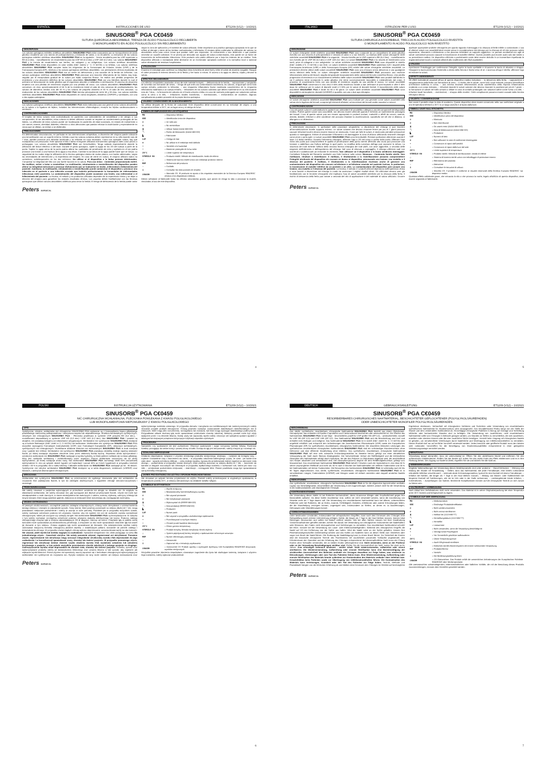ESPAÑOL INSTRUCCIONES DE USO ET1209 (V12) – 10/2021
SINUSORB<sup>®</sup> PGA C€0459
SUTURA QUIRÚRGICA ABSORBIBLE, TRENZA DE ÁCIDO POLIGLICÓLICO RECUBIERTA
O MONOFILAMENTO EN ÁCIDO POLIGLICÓLICO SIN RECUBRIMIENTO
DESCRIPCIÓN
Las suturas quirúrgicas estériles sintéticas absorbibles SINUSORB® PGA están compuestas por un homopolímero de ácido glicólico recubierto por una mezcla de policaprolactona y estearato de calcio, o no recubierto. La estructura de las suturas quirúrgicas estériles sintéticas absorbibles SINUSORB® PGA es la siguiente: - trenza recubierta para las USP superiores a 8/0 (0,4 dec), - monofilamento sin recubrimiento para las USP 9/0 (0,3 dec) y USP 10/0 (0,2 dec). Las suturas SINUSORB® PGA y la mezcla de recubrimiento son inertes, sin colágeno y no antigénicas. Las suturas sintéticas absorbibles SINUSORB® PGA están disponibles en color violeta (D&C violeta n.° 2, CI 60725) o no teñidas. Las suturas sintéticas absorbibles SINUSORB® PGA cumplen todas las exigencias de la Farmacopea de Estados Unidos (USP) y de la Farmacopea Europea (EP), relativas a las suturas quirúrgicas sintéticas absorbibles. Las prestaciones clínicas esperadas de las suturas absorbibles SINUSORB® PGA son un cierre sin dehiscencia y una curación de la herida sin infección. Las suturas quirúrgicas sintéticas absorbibles SINUSORB® PGA provocan una reacción inflamatoria de los tejidos muy baja, seguida por el encapsulado gradual de la sutura por tejido conjuntivo fibroso. Se realiza una pérdida progresiva de resistencia y una absorción definitiva de las suturas absorbibles SINUSORB® PGA por una hidrólisis durante la cual el polímero se descompone en ácido glicólico que el organismo absorbe y metaboliza a continuación. El proceso de absorción empieza con una pérdida de resistencia seguida por una pérdida de masa. Las suturas absorbibles SINUSORB® PGA conservan «in vivo» aproximadamente el 65 % de la resistencia inicial al cabo de dos semanas de postimplantación, las suturas de diámetros medios más del 40 % y las suturas de pequeño diámetro el 30 % al cabo de tres semanas. La reabsorción de las suturas absorbibles SINUSORB® PGA termina principalmente entre 60 y 90 días. Las suturas estériles sintéticas absorbibles SINUSORB® PGA están disponibles en varias longitudes, diámetros (USP/EP) y cantidades, con una o dos agujas quirúrgicas.
INDICACIONES
Las suturas quirúrgicas sintéticas absorbibles SINUSORB® PGA están indicadas para uso general como suturas absorbibles en la sutura o la ligadura de tejidos, incluidas las intervenciones oftalmológicas, excepto los tejidos cardiovasculares o nerviosos.
CONTRAINDICACIONES
El empleo de estas suturas está contraindicado en pacientes con antecedentes de sensibilidad o de alergia a sus componentes. Al ser absorbibles, estas suturas no deben utilizarse cuando se requiere un mantenimiento prolongado de los tejidos. La utilización de estas suturas puede ser inadecuada en pacientes de edad avanzada, en estado de malnutrición o con cáncer, anemia, obesidad, diabetes, infección u otras afecciones que puedan retrasar la cicatrización y especialmente en zonas que se dilatan, se estiran o se distienden.
PRECAUCIONES
En determinadas circunstancias, en particular en las intervenciones ortopédicas, a discreción del cirujano puede colocarse una inmovilización con un soporte externo. Debido a que las suturas cutáneas deben mantenerse en su sitio durante más de 7 días, pueden provocar una irritación localizada y se retirarán en caso necesario. Como con cualquier sutura, hay que manipularlas con precaución. Evite aplastar el hilo o dañar el engaste utilizando instrumentos quirúrgicos tales como pinzas o portaagujas. Las suturas absorbibles SINUSORB® PGA son termofusibles. Tenga cuidado especialmente durante la utilización del bisturí eléctrico o del láser. Durante el gesto quirúrgico, sujete la aguja en los 2/3 del cuerpo a partir de la punta. Sujetar la aguja cerca de la punta podría alterar las cualidades de penetración de esta y sujetarla en el ojo podría provocar una torsión o una fractura de la aguja a esa altura. Cambiar la curvatura de la aguja puede hacer que se rompa. La seguridad de los nudos exige la utilización de la técnica quirúrgica clásica de nudos planos, con bucles adicionales, según las necesidades de intervención y la experiencia del cirujano. En caso de cierre en sutura, el cirujano utilizará nudos no correderos, autobloqueantes en los dos extremos. No utilizar si el dispositivo o la bolsa parecen deteriorados. Comprobar la integridad del hilo con una fuerte tracción en la sutura. Para uso único - Contenido proporcionado estéril. No reutilizar, volver a tratar o reesterilizar. La reutilización, retratamiento o reesterilización del dispositivo pueden alterar su integridad estructural y provocar disfunciones que se traducirían en lesión, enfermedad o fallecimiento del paciente. Asimismo, la reutilización, retratamiento o reesterilización puede contaminar el dispositivo y provocar una infección en el paciente o una infección cruzada que incluiría particularmente la transmisión de enfermedades infecciosas entre pacientes. La contaminación del dispositivo puede ocasionar una lesión, una enfermedad o el fallecimiento del paciente. La técnica, el método y los productos utilizados dependen de la experiencia clínica y se dejan a elección del cirujano para garantizar los mejores resultados clínicos. Los usuarios deben familiarizarse con las técnicas quirúrgicas que utilizan suturas absorbibles sintéticas para cerrar la herida. El riesgo de dehiscencia de la herida puede variar según la zona de aplicación y el material de sutura utilizado. Debe respetarse una práctica quirúrgica apropiada en lo que se refiere al drenaje y cierre de las heridas contaminadas o infectadas. El cirujano debe contemplar la utilización de suturas no absorbibles extra para cerrar zonas que puedan sufrir una expansión, un estiramiento o una distensión o que puedan necesitar un soporte adicional. Si se pincha por descuido con agujas de sutura contaminadas, esto puede ser un factor de transmisión de enfermedades infecciosas. Este producto sólo podrá utilizarse por o bajo las órdenes de un médico. Todo dispositivo utilizado o manipulado debe destruirse en un incinerador apropiado conforme a la normativa local o nacional sobre eliminación de residuos hospitalarios.
UTILIZACIÓN
Examine el embalaje para confirmar su integridad. Abra la bolsita de abre fácil y retire el sobre de aluminio rasgable. Rasgue el sobre pinzando el extremo derecho de la flecha y tire hacia sí mismo. El acceso a la aguja es directo, cójala y devane la sutura.
EFECTOS SECUNDARIOS
Los efectos secundarios asociados al uso de este material incluyen: – dehiscencia de la herida, – supuraciones y sangrados de la herida con formación de senos, – riesgo de que ante una contaminación bacteriana, las suturas, al igual que como todo cuerpo extraño, potencien la infección, – una respuesta inflamatoria tisular moderada característica de la respuesta inflamatoria moderada a un cuerpo extraño, – irritaciones en las suturas cutáneas que deben mantenerse en su sitio durante más de 7 días, – la formación de cálculos en el tracto urinario o biliar, en caso de contacto prolongado con soluciones salinas como la orina o la bilis, – irritaciones locales transitorias, – eventraciones, – estiramientos de cicatrices. Algunas complicaciones pueden proceder de la propia técnica quirúrgica.
VALIDEZ / CONDICIONES DE ALMACENAMIENTO
No utilizar después de la fecha de caducidad. Este dispositivo debe conservarse en su embalaje de origen, a una temperatura inferior a 25°C, en un lugar seco y al abrigo de la luz.
SÍMBOLOS EMPLEADOS EN LAS ETIQUETAS
| MD | = Dispositivo Médico |
| UDI | = Identificador único de dispositivo |
| ⊘ | = Un solo uso |
| ⊘ | = No reesterilizar |
| ⧗ | = Utilizar hasta( AAAA-MM-DD) |
| 〽 | = Fecha de fabricación (AAAA-MM-DD) |
| ▙ | = Fabricante |
| LOT | = Código de lote |
| ⊗ | = No utilizar si el embalaje está dañado |
| ☂ | = Sensible a la humedad |
| ☀ | = Mantener protegido de la luz solar |
| 25°C | = Límite superior de temperatura |
| STERILE EO | = Producto estéril. Método de esterilización: óxido de etileno |
| ◯ | = Sistema de barrera estéril único con embalaje protector interior |
| REF | = Referencia del producto |
| ⚠ | = Cuidado |
| i | = Consultar las instrucciones de empleo |
| C€0459 | = Marcado CE. El producto se ajusta a los requisitos esenciales de la Directiva Europea 93/42/EEC relativa a los dispositivos médicos. |
Deben señalarse al fabricante todos los efectos secundarios graves, que ponen en riesgo la vida o provocan la muerte, vinculados al uso de este dispositivo.
Peters SURGICAL
4
ITALIANO ISTRUZIONI PER L'USO ET1209 (V12) – 10/2021
SINUSORB<sup>®</sup> PGA C€0459
SUTURA CHIRURGICA ASSORBIBILE, TRECCIA IN ACIDO POLIGLICOLICO RIVESTITA
O MONOFILAMENTO IN ACIDO POLIGLICOLICO NON RIVESTITO
DESCRIZIONE
Le suture chirurgiche sterili sintetiche assorbibili SINUSORB® PGA sono composte da un omopolimero di acido glicolico rivestito con una miscela di policaprolattone e stearato di calcio o o non rivestito. La struttura delle suture chirurgiche sterili sintetiche assorbibili SINUSORB® PGA è la seguente: - treccia rivestita per le USP superiori a 8/0 (0,4 Dec), - monofilamento non rivestito per le USP 9/0 (0,3 dec) e USP 10/0 (0,2 dec). Le suture SINUSORB® PGA e la miscela di rivestimento sono inerti, prive di collagene e non antigeniche. Le suture sintetiche assorbibili SINUSORB® PGA sono disponibili in violetto (D&C violetto n°2, CI 60725) o non tinte. Le suture sintetiche assorbibili SINUSORB® PGA soddisfano tutti i requisiti della Farmacopea Americana (USP) e della Farmacopea Europea (EP) relativi alle suture chirurgiche sintetiche assorbibili. Le prestazioni cliniche attese dalle suture assorbibili SINUSORB® PGA sono una chiusura senza deiscenza e una guarigione senza infezioni della ferita. Le suture chirurgiche sintetiche assorbibili SINUSORB® PGA provocano una reazione infiammatoria minima dei tessuti, seguita dal graduale incapsulamento della sutura dal tessuto connettivo fibroso. Una perdita progressiva di resistenza e un riassorbimento definitivo delle suture assorbibili SINUSORB® PGA sono prodotti dall'idrolisi in cui il polimero viene scomposto in acido glicolico che viene successivamente riassorbito e metabolizzato dal corpo. Il processo di assorbimento inizia con una perdita di resistenza seguita da una perdita di massa. Le suture assorbibili SINUSORB® PGA conservano in vivo circa il 65% della resistenza iniziale a due settimane di post-impianto e oltre il 40% dopo tre settimane per le suture di diametri medi e il 30% per le suture di diametri limitati. Il riassorbimento delle suture assorbibili SINUSORB® PGA è totale tra 60 e 90 giorni. Le suture sterili sintetiche assorbibili SINUSORB® PGA sono disponibili in più lunghezze, diametri (USP/EP) e quantità, con uno o due ago chirurgico.
INDICAZIONI
Le suture chirurgiche sintetiche assorbibili SINUSORB® PGA sono indicate per uso generale come suture assorbibili nella sutura e/o la legatura dei tessuti, compresi gli interventi oftalmici, ad eccezione dei tessuti cardio-vascolari o nervosi.
CONTROINDICAZIONI
L'uso di queste suture è controindicato in pazienti con antecedenti di sensibilità o allergia a uno dei componenti del dispositivo medico. Poiché queste suture sono assorbibili, non devono essere utilizzate quando è richiesto un mantenimento prolungato dei tessuti. L'uso di queste suture può non essere appropriato in pazienti anziani, malnutriti o affetti da cancro, anemia, obesità, diabete, infezioni o altre condizioni che possono ritardare la cicatrizzazione, soprattutto nei siti che si dilatano, si allungano o si distendono.
PRECAUZIONI
In determinate circostanze, in particolare nelle procedure ortopediche, a discrezione del chirurgo si può ricorrere all'immobilizzazione tramite supporto esterno. Le suture cutanee che devono rimanere ferme per più di 7 giorni possono causare irritazioni locali e devono essere rimosse se necessario. Come per tutte le suture, è necessario prendere precauzioni quando si maneggiano. Evitare di schiacciare il filamento o di danneggiare la zona di attacco utilizzando strumenti chirurgici come pinze o porta aghi. Le suture assorbibili SINUSORB® PGA sono termofusibili. Prestare particolare attenzione usando il laser o il bisturi elettrico. Durante l'intervento chirurgico, afferrare l'ago a 2/3 del corpo a partire dalla punta. Afferrare l'ago vicino alla punta può compromettere le qualità di penetrazione della punta mentre afferrarlo alla cruna può provocare una torsione o addirittura una frattura dell'ago in quel punto. La modifica della curvatura dell'ago può causarne la rottura. La sicurezza dei nodi richiede l'utilizzo della classica tecnica chirurgica dei nodi piatti, con anse aggiuntive, a seconda delle esigenze dell'intervento e dell'esperienza del chirurgo. Nel caso di chiusura a sopraggitto, il chirurgo utilizzerà nodi non scorrevoli e autobloccanti ad entrambe le estremità. Non utilizzare se il dispositivo o la busta sembrano danneggiati. Controllare l'integrità del filamento mediante una forte trazione sulla sutura. Monouso - Contenuto fornito sterile. Non riutilizzare, ritrattare o risterilizzare. Il riutilizzo, il ritrattamento o la risterilizzazione possono compromettere l'integrità strutturale del dispositivo e/o causare un danno al dispositivo, provocando una lesione, una malattia o il decesso del paziente. Il riutilizzo, il ritrattamento o la risterilizzazione rischiano anche di generare una contaminazione del dispositivo e/o causare un'infezione o un'infezione crociata nel paziente inclusa, in particolare, la trasmissione di malattie infettive da un paziente a un altro. La contaminazione del dispositivo può causare una lesione, una malattia o il decesso del paziente. La tecnica, il metodo e i prodotti utilizzati dipendono dall'esperienza clinica e sono lasciati a discrezione del chirurgo in modo da assicurare i migliori risultati clinici. Gli utilizzatori devono aver già familiarizzato con le tecniche chirurgiche che implicano l'uso di suture assorbibili sintetiche per la chiusura della ferita. Il rischio di deiscenza della ferita può variare a seconda del sito di applicazione e del materiale di sutura utilizzato. Occorre applicare appropriate pratiche chirurgiche per quanto riguarda il drenaggio e la chiusura di ferite infette o contaminate. L'uso di ulteriori suture non assorbibili deve essere preso in considerazione dal chirurgo per la chiusura di siti che possono subire espansione, stiramento o distensione o che possono richiedere un supporto aggiuntivo. Le punture accidentali con aghi di suture contaminati possono causare la trasmissione di malattie infettive. Questo prodotto può essere usato solo dai medici o su prescrizione medica. Un dispositivo utilizzato o parzialmente usato deve essere distrutto in un inceneritore rispettando le regolamentazioni locali o nazionali attinenti allo smaltimento dei rifiuti ospedalieri.
UTILIZZO
Ispezionare l'imballaggio per confermarne l'integrità. Aprire la busta spellabile e rimuovere la busta di alluminio a strappo. Strappare la busta pizzicando l'estremità a destra della freccia e tirarla verso di sé. L'accesso all'ago è diretto; afferrare l'ago ed estrarre la sutura.
EFFETTI INDESIDERATI
Gli effetti indesiderati associati all'uso di questo dispositivo medico includono: – la deiscenza della ferita, – suppurazione e sanguinamento dalla ferita con formazione di seno, – il rischio che le suture, come tutti i corpi estranei, possano intensificare un'infezione batterica in corso, – una minima reazione infiammatoria acuta caratteristica della risposta infiammatoria moderata a un corpo estraneo, – irritazioni durante le suture cutanee che devono rimanere in posizione per più di 7 giorni, – la formazione di calcoli nel tratto urinario o biliare in caso di contatto prolungato con soluzioni saline come l'urina o la bile, – irritazioni locali transitorie, – eventrazioni, – strappo delle cicatrici. Certe complicanze possono essere causate dalla tecnica chirurgica stessa.
VALIDITÀ / CONSERVAZIONE
Non usare il prodotto dopo la data di scadenza. Questo dispositivo deve essere conservato nella sua confezione originale a una temperatura inferiore a 25°C in un luogo asciutto e al riparo dalla luce.
SIMBOLI USATI SULL'ETICHETTA
| MD | = Dispositivo Medico |
| UDI | = Identificativo unico del dispositivo |
| ⊘ | = Monouso |
| ⊘ | = Non risterilizzare |
| ⧗ | = Da usarsi entro (AAAA-MM-GG) |
| 〽 | = Data di fabbricazione (AAAA-MM-GG) |
| ▙ | = Produttore |
| LOT | = Numero di lotto |
| ⊗ | = Non utilizzare in caso di confezione danneggiata |
| ☂ | = Conservare al riparo dall'umidità |
| ☀ | = Conservare al riparo dalla luce del sole |
| 25°C | = Limite superiore di temperatura |
| STERILE EO | = Prodotto sterile. Metodo di sterilizzazione: ossido di etilene |
| ◯ | = Sistema di barriera sterile unica con imballaggio di protezione interno |
| REF | = Riferimento del prodotto |
| ⚠ | = Attenzione |
| i | = Consultare le istruzioni di utilizzo |
| C€0459 | = Marchio CE. Il prodotto è conforme ai requisiti essenziali della Direttiva Europea 93/42/EEC sui dispositivi medici. |
Qualsiasi effetto collaterale grave, che minaccia la vita o che provoca la morte, legato all'utilizzo di questo dispositivo, deve essere segnalato al fabbricante.
Peters SURGICAL
5
POLSKI INSTRUKCJA UŻYTKOWANIA ET1209 (V12) – 10/2021
SINUSORB<sup>®</sup> PGA C€0459
NIĆ CHIRURGICZNA WCHŁANIALNA, PLECIONKA POWLEKANA Z KWASU POLIGLIKOLOWEGO
LUB MONOFILAMENTOWA NIEPOWLEKANY Z KWASU POLIGLIKOLOWEGO
OPIS
Syntetyczne, sterylne, wchłanialne nici chirurgiczne SINUSORB® PGA wykonane są z homopolimeru kwasu glikolowego powlekanego mieszaniną polikaprolaktonu i stearynianu wapnia lub niepowlekanego. Struktura wchłanialnych syntetycznych, sterylnych nici chirurgicznych SINUSORB® PGA: - Plecionka powlekana w systemie USP powyżej 8/0 (0,4 dec.), - monofilament niepowlekany w systemie USP 9/0 (0,3 dec) i USP 10/0 (0,2 dec). Nici SINUSORB® PGA i powłoki są obojętne, nie posiadają kolagenu ani właściwości antygenowych. Wchłanialne nici syntetyczne SINUSORB® PGA dostępne są w kolorze fioletowym (D&C violet nr 2, CI 60725) lub bezbarwne. Wchłanialne nici syntetyczne SINUSORB® PGA PGA wszystkie wymagania Farmakopei Amerykańskiej (USP) oraz Farmakopei Europejskiej (EP), dotyczące wchłanialnych, syntetycznych nici chirurgicznych. Oczekiwane działanie kliniczne nici wchłanialnych SINUSORB® PGA to brak rozejścia rany i gojenie bez infekcji. Wchłanialne nici syntetyczne SINUSORB® PGA powodują niewielką reakcję zapalną wewnątrz tkanki, po której następuje stopniowe otoczenie szwu przez włóknistą tkankę łączną. Stopniowa utrata wytrzymałości i ostateczne wchłonięcie nici SINUSORB® PGA następuje w wyniku hydrolizy, w której polimer rozkłada się na kwas glikolowy, który jest następnie wchłaniany i metabolizowany przez organizm. Proces wchłaniania rozpoczyna się od utraty wytrzymałości, po której następuje utrata masy. Nici wchłanialne SINUSORB® PGA zachowują około 65% początkowej wytrzymałości in vivo po upływie dwóch tygodni od implantacji i ponad 40% po trzech tygodniach w przypadku średnich średnic i 30 % w przypadku nici o małej średnicy. Całkowite wchłonięcie nici SINUSORB® PGA następuje po 60 - 90 dniach. Syntetyczne nici sterylne wchłanialne SINUSORB® PGA dostępne są w wielu długościach, średnicach (USP/EP) oraz ilościach, z jedną lub dwoma igłami chirurgicznymi.
WSKAZANIA
Wchłanialne nici syntetyczne SINUSORB® PGA są przeznaczone do ogólnego stosowania jako nici wchłanialne do zszywania i/lub podwiązania tkanek, w tym do zabiegów okulistycznych, z wyjątkiem chirurgii sercowo-naczyniowej i neurologii.
PRZECIWWSKAZANIA
Nie należy stosować u pacjentów wykazujących w przeszłości uczulenie lub alergię na składniki nici. Ze względu na właściwości wchłanialne, nie należy stosować nici, gdy wymagane jest dłuższe przytrzymanie tkanek. Użycie nici może być nieodpowiednie u osób starszych, w stanie niedożywienia lub walczących z rakiem, anemią, otyłością, cukrzycą, infekcją lub innymi stanami, które mogą opóźniać gojenie, zwłaszcza w miejscach które rozszerzają się, rozciągają lub rozchodzą.
ŚRODKI OSTROŻNOŚCI
W pewnych okolicznościach, szczególnie podczas zabiegów ortopedycznych, chirurg może zdecydować o unieruchomieniu danego miejsca z zewnątrz w odpowiedni sposób. Szwy skórne, które powinny pozostawić na miejscu dłużej niż 7 dni, mogą powodować miejscowe podrażnienie i należy je usunąć w razie potrzeby. Podobnie jak w przypadku wszystkich szwów, należy zachować ostrożność podczas ich używania. Uważać, aby nie zgnieść nici ani nie uszkodzić zacisku narzędziami chirurgicznymi, takimi jak szczypce czy uchwyty do igieł. Nici wchłanialne SINUSORB® PGA są termoplastyczne. W związku z tym należy zachować szczególną ostrożność podczas używania skalpela elektrycznego lub lasera. Podczas zabiegu chirurgicznego chwytać igłę w miejscu odpowiadającym 2/3 je długości, mierząc od ostrza. Chwytanie igły w pobliżu ostrej końcówki może spowodować jej niedostateczną penetrację, a chwytanie za oko może spowodować skręcenie igły lub nawet jej złamanie w tym miejscu. Zmiana wygięcia igły może spowodować jej złamanie. Dla zabezpieczenia węzłów należy zastosować klasyczną technikę chirurgiczną płaskich węzłów, z dodatkowymi pętlami, stosownie od potrzeb zabiegu i doświadczenia chirurga. W przypadku szwów ciągłych chirurg wykona nieprzesuwne, samozaciskowe węzły na obu końcach. Nie używać, jeżeli wyrób lub torebka wygląda na uszkodzone. Sprawdzić integralność nici, silnie pociągając za szew. Do jednokrotnego użycia - Zawartość sterylna. Nie należy ponownie używać, regenerować ani sterylizować. Ponowne użycie, regenerowanie lub sterylizacja mogą naruszyć integralność strukturalną wyrobu i/lub doprowadzić do jego uszkodzenia i w konsekwencji spowodować urazy, choroby lub śmierci pacjenta. W przypadku ponownego użycia, regeneracji lub sterylizacji istnieje również ryzyko skażenia wyrobu i/lub wywołania zakażenia lub zakażenia krzyżowego u pacjenta, w tym przede wszystkim przeniesienia chorób zakaźnych z jednego pacjenta na drugiego. Zanieczyszczenie wyrobu może doprowadzić do obrażeń ciała, choroby lub śmierci pacjenta. Technika, sposób oraz wykorzystywane produkty zależą od doświadczenia klinicznego oraz uznania lekarza w taki sposób, aby zapewnić jak najlepsze wyniki kliniczne. Przed użyciem nici operatorzy muszą zapoznać się z technikami chirurgicznymi wykorzystującymi wchłanialne nici syntetyczne do zszywania ran. Ryzyko rozejścia się rany może zależeć od miejsca zastosowania oraz wykorzystanego materiału szewnego. W przypadku drenażu i zamykania ran zainfekowanych lub zanieczyszczonych należy stosować przyjęte praktyki chirurgiczne. Chirurg powinien rozważyć zastosowanie dodatkowych niewchłanialnych nici w miejscach, które mogą ulec rozszerzeniu, rozciągnięciu lub rozejściu, lub które mogą wymagać dodatkowego podtrzymania. Przypadkowe ukłucie skażoną igłą może spowodować przekazanie choroby zakaźnej. Niniejszy produkt może być użyty wyłącznie przez i na zlecenie lekarza. Każdy użyty lub napoczęty wyrób należy zniszczyć we specjalnej spalarni zgodnie z lokalnymi lub krajowymi przepisami dotyczącymi utylizacji odpadów szpitalnych.
PROCEDURA
Sprawdzić, czy opakowanie nie jest uszkodzone. Otworzyć opakowanie i wyjąć rozrywaną torebkę foliową. Rozerwać torebkę, pociągając do siebie brzeg z prawej strony strzałki. Dostęp do igły jest bezpośredni, należy chwycić ją i rozwinąć nić.
DZIAŁANIA NIEPOŻĄDANE
Działania niepożądane, związane z użyciem niniejszego produktu medycznego, obejmują: – rozejście się brzegów rany, – ropienie i krwawienie rany z tworzeniem się zatok, – w przypadku zakażenia bakteryjnego ryzyko, że szew - jak każde inne ciało obce - wywoła ostrzejszą infekcję, – ostrą reakcję zapalną, typową dla umiarkowanej reakcji zapalnej na obecność ciała obcego, – podrażnienia w przypadku szwów skórnych, które powinny pozostać na miejscu dłużej niż 7 dni, – tworzenie się kamieni w drogach moczowych lub żółciowych w przypadku wydłużonego kontaktu z roztworami soli, takimi jak mocz czy żółć, – przejściowe podrażnienia miejscowe, – ewentracje – rozciąganie blizn. Pewne powikłania mogą być spowodowane samą techniką chirurgiczną.
OKRES PRZYDATNOŚCI DO UŻYTKU I SPOSÓB PRZECHOWYWANIA
Nie stosować po upływie terminu przydatności do użytku. Produkt należy przechowywać w oryginalnym opakowaniu, w temperaturze poniżej 25°C, w miejscu nienarażonym na działanie światła i wilgoci.
SYMBOLE NA ETYKIETACH
| MD | = Wyrób medyczny |
| UDI | = Niepowtarzalny kod identyfikacyjny wyrobu |
| ⊘ | = Nie używać ponownie |
| ⊘ | = Nie sterylizować ponownie |
| ⧗ | = Wykorzystać do (RRRR-MM-DD) |
| 〽 | = Data produkcji (RRRR-MM-DD) |
| ▙ | = Producent |
| LOT | = Numer partii |
| ⊗ | = Nie używać w przypadku uszkodzonego opakowania |
| ☂ | = Przechowywać w suchym miejscu |
| ☀ | = Chronić przed światłem słonecznym |
| 25°C | = Górna granica temperatury |
| STERILE EO | = Produkt sterylny. Metoda sterylizacji: tlenek etylenu |
| ◯ | = System pojedynczej bariery sterylnej z opakowaniem ochronnym wewnątrz |
| REF | = Numer referencyjny produktu |
| ⚠ | = Ostrożność |
| i | = Zapoznać się z instrukcją użytkowania |
| C€0459 | = Oznaczenie CE Produkt zgodny z wymogami dyrektywy Unii Europejskiej 93/42/EWG dotyczącej wyrobów medycznych. |
Wszystkie poważne zdarzenia niepożądane, stanowiące zagrożenie dla życia lub skutkujące śmiercią, związane z użyciem tego narzędzia, należy zgłaszać producentowi.
Peters SURGICAL
6
DEUTSCH GEBRAUCHSANLEITUNG ET1209 (V12) – 10/2021
SINUSORB<sup>®</sup> PGA C€0459
RESORBIERBARES CHIRURGISCHES NAHTMATERIAL, BESCHICHTETER GEFLOCHTENER (POLYGLYKOLSÄUREFADEN)
ODER UNBESCHICHTETER MONOFILER POLYGLYKOLSÄUREFADEN
BESCHREIBUNG
Das sterile, synthetische, resorbierbare, chirurgische Nahtmaterial SINUSORB® PGA besteht aus einem Glykolsäure-Homopolymer, das entweder mit Epsilon-Caprolacton und Calciumstearat beschichtet oder unbeschichtet ist. Die Struktur des Nahtmaterials SINUSORB® PGA ist wie folgt: - beschichtetes polyfil für USP größer 8/0 (EP 0,4), - unbeschichtetes monofil für USP 9/0 (EP 0,3) und USP 10/0 (EP 0,2). Das Nahtmaterial SINUSORB® PGA und die Beschichtung sind inert und enthalten kein Kollagen und Antigene. Das Nahtmaterial SINUSORB® PGA ist in violett (D&C violett Nr. 2, CI 60725) oder ungefärbt erhältlich und entspricht den Anforderungen der Amerikanischen Pharmakopöe (USP) sowie der Europäischen Pharmakopöe (EP) für synthetisches resorbierbares chirurgisches Nahtmaterial. Die erwarteten klinischen Leistungen des synthetischen resorbierbaren chirurgischen Nahtmaterials SINUSORB® PGA sind ein vollständiger Wundverschluss ohne Dehiszenz und eine effiziente Wundheilung ohne Infektion. Das synthetische, resorbierbare, chirurgische Nahtmaterial SINUSORB® PGA ruft eine sehr schwache Entzündungsreaktion im Gewebe hervor, gefolgt von einer allmählichen Verkapselung der Naht durch fibröses Bindegewebe. Der fortschreitende Verlust der Reißfestigkeit und die letztendliche Absorption des Nahtmaterials erfolgt durch Hydrolyse, bei der das Polymer zu Glykolsäure abgebaut wird, die anschließend vom Körper absorbiert und metabolisiert wird. Der Absorptionsprozess beginnt mit dem Reißfestigkeitsverlust, gefolgt vom Masseverlust. Das resorbierbare Nahtmaterial SINUSORB® PGA behält 2 Wochen nach der Implantation in vivo etwa 65 % seiner ursprünglichen Reißkraft und mehr als 40 % nach 3 Wochen bei Nahtmaterialien mit mittlerer Fadenstärke und 30 % bei Nahtmaterialien mit kleiner Fadenstärke. Die Resorption des Nahtmaterials SINUSORB® PGA ist vollständig nach 60 bis 90 Tagen abgeschlossen. Das sterile, synthetische, resorbierbare, chirurgische Nahtmaterial SINUSORB® PGA ist in verschiedenen Längen, Fadenstärken (USP/EP) und Mengen sowie mit einfach armierten oder doppelt armierten Nadeln erhältlich.
INDIKATIONEN
Das synthetische, resorbierbare, chirurgische Nahtmaterial SINUSORB® PGA ist für die allgemeine Approximation und/oder Ligatur von Weichteilgewebe, einschließlich der Verwendung in der Augenchirurgie, indiziert, jedoch nicht für die Verwendung in der kardiovaskulären und neurologischen Chirurgie.
KONTRAINDIKATIONEN
Die Verwendung dieser Nähte ist bei Patienten kontraindiziert, deren Anamnese Allergie oder Empfindlichkeit gegen ihre Bestandteile aufweist. Da diese Nähte resorbierbar sind, sollten sie nicht verwendet werden, wenn die Annäherung von Gewebe mehr als 7 Tage dauern soll. Die Verwendung von resorbierbarem Nahtmaterial kann bei älteren, unterernährten Patienten oder bei Patienten, die an Krebs, Anämie, Fettleibigkeit, Diabetes, Infektionen oder andere Erkrankungen leiden, die die Wundheilung verzögern können, ungeeignet sein, insbesondere an Stellen, an denen es zu Ausdehnungen, Dehnungen oder Überdehnungen kommt.
VORSICHTSMASSNAHMEN
Unter bestimmten Umständen, insbesondere bei orthopädischen Eingriffen, kann nach dem Ermessen des Chirurgen eine Ruhigstellung durch externe Unterstützung erfolgen. Nähte, die länger als 7 Tage in der Haut bleiben müssen, können lokal Reizungen verursachen und sollten bei Bedarf entfernt werden. Wie bei allen Nähten müssen bei ihrer Handhabung Vorsichtsmaßnahmen getroffen werden. Achten Sie darauf, bei Verwendung von chirurgischen Instrumenten wie Nadelhaltern oder Klemmen, den Faden nicht einzuquetschen und Verletzungen zu vermeiden. Das resorbierbare Nahtmaterial schmilzt bei Hitze. Vorsicht bei der Verwendung von Laser- oder Elektroschweißgeräten. Während des chirurgischen Eingriffs die Nadel auf 2/3 der Entfernung von der Spitze aus halten. Wird die Nadel nahe an der Spitze gehalten, können ihre Penetrationseigenschaften beeinträchtigt werden und das Halten am Nadelöhr kann an dieser Stelle zum Verdrehen oder sogar zum Bruch der Nadel führen. Die Änderung der Nadelbiegung kann zu einem Bruch führen. Zur Sicherheit der Knoten wird die klassische chirurgische Technik des Flachknotens mit zusätzlichen passenden Schlaufen angewendet, den Erfordernissen der Operation und der Erfahrung des Chirurgen entsprechend. Bei überempfindlicher Naht muss der Chirurg Knoten ohne Schlaufen verwenden, die an beiden Enden selbstsperrend sind. Nicht verwenden, wenn an der Prothese oder an der Verpackung Beschädigungen sichtbar sind. Prüfen Sie die Unversehrtheit der Naht, indem Sie stark an ihr ziehen. Zum einmaligen Gebrauch bestimmt - steriler Inhalt. Nicht wiederverwenden, aufbereiten oder erneut sterilisieren. Die Wiederverwendung, Aufbereitung oder erneute Sterilisation kann eine Beeinträchtigung der strukturellen Unversehrtheit des Materials und/oder ein Versagen desselben zur Folge haben, was wiederum zu Erkrankungen, Verletzungen oder zum Tod des Patienten führen kann. Eine Wiederverwendung, Aufbereitung oder erneute Sterilisation des Materials könnte außerdem zur Kontamination des Materials und/oder einer Infektion bzw. Kreuzinfektion beim Patienten sowie zur Übertragung von Infektionskrankheiten führen. Die Kontamination des Materials kann Verletzungen, Krankheit oder den Tod des Patienten zur Folge haben. Technik, Methode und Produktwahl hängen von der klinischen Erfahrung ab und bleiben dem Ermessen des Chirurgen im Hinblick auf bestmögliche Ergebnisse überlassen. Vertrautheit mit chirurgischen Verfahren und Techniken unter Verwendung von resorbierbarem synthetischem Nahtmaterial für Wundverschluss wird vorausgesetzt. Das Wunddehiszenz-Risiko hängt von der Stelle der Wunde und dem verwendeten Nahtmaterial ab. Einschlägige chirurgische Praktiken in Bezug auf Dränage und Schließung infizierter oder kontaminierter Wunden sind zu befolgen. Die Verwendung von zusätzlichem, nicht resorbierbarem Nahtmaterial sollte vom Chirurgen in Betracht gezogen werden, um Wunden an Stellen zu verschließen, die sich ausdehnen, erweitern oder strecken können oder die eine zusätzliche Stütze benötigen. Vorsicht beim Umgang mit chirurgischen Nadeln ist geboten, um versehentliche Verletzungen durch Nadelstiche und Übertragung von Infektionskrankheiten zu vermeiden. Dieses Produkt darf nur auf ärztliche Vorschrift verwendet werden. Jedes benutzte oder geöffnete Produkt muss den lokalen oder nationalen Vorschriften für die Beseitigung von Krankenhausabfällen entsprechend in einer geeigneten Verbrennungsanlage vernichtet werden.
BENUTZUNG
Verpackung darauf überprüfen, dass sie unbeschädigt ist. Öffnen Sie den abziehbaren Beutel und entfernen Sie den aufreissbaren Alufolienbeutel. Reißen Sie den Beutel auf, indem Sie das rechte Ende des Pfeils einklemmen und es in Ihre Richtung ziehen. Der Zugang zur Nadel ist direkt, ergreifen Sie sie und wickeln Sie die Naht ab.
NEBENWIRKUNGEN
Mögliche Nebenwirkungen bei Verwendung dieses Medizinprodukts sind unter anderem: – Wund-Dehiszenz, – Eiterung und Blutung der Wunde mit Sinusbildung, – Gefahr, dass das Nahtmaterial, wie jeder Fremdkörper, eine bereits vorhandene mikrobielle Infektion verschlimmert, – minimale akute Entzündungsreaktion, typisch für den Kontakt mit einem Fremdkörper, – Irritation bei Nähten, die länger als 7 Tage in der Haut bleiben müssen, – Bildung von Blasen- oder Gallensteinen bei längerem Kontakt mit Salzlösungen, wie sie im Urin oder in der Galle vorkommen, – vorübergehende lokale Irritation, – Eventrationen, – Ausweitungen von Narben. Bestimmte Komplikationen können auf die chirurgische Technik an sich zurück zu führen sein.
HALTBARKEIT / VORBEUGUNG
Nach Ablauf des Verfallsdatums nicht mehr verwenden. Das Material ist in seiner Originalverpackung bei einer Temperatur unter 25°C trocken und lichtgeschützt zu lagern.
SYMBOLE AUF DER VERPACKUNG
| MD | = Medizinprodukt |
| UDI | = Eindeutige Produktidentifikation |
| ⊘ | = Nicht wiederverwenden |
| ⊘ | = Nicht erneut sterilisieren |
| ⧗ | = Haltbar bis (JJJJ-MM-TT) |
| 〽 | = Herstellungsdatum (JJJJ-MM-TT) |
| ▙ | = Hersteller |
| LOT | = Losnummer |
| ⊗ | = Nicht verwenden, wenn die Verpackung beschädigt ist |
| ☂ | = Verträgt keine Feuchtigkeit |
| ☀ | = Vor Sonnenlicht geschützt aufbewahren |
| 25°C | = Obere Temperaturgrenze |
| STERILE EO | = durch Ethylenoxid sterilisiert |
| ◯ | = Einfaches steriles Barrieresystem mit innerer schützender Verpackung |
| REF | = Produktreferenz |
| ⚠ | = Vorsicht |
| i | = Die Bedienungsanleitung lesen |
| C€0459 | = CE-Gütezeichen. Das Produkt erfüllt die wesentlichen Anforderungen der Europäischen Richtlinie 93/42/EWG über Medizinprodukte. |
Alle unerwünschten schwerwiegenden, lebensbedrohlichen oder tödlichen Vorfälle, die mit der Benutzung dieses Produkts zusammenhängen, müssen dem Hersteller gemeldet werden.
Peters SURGICAL
7